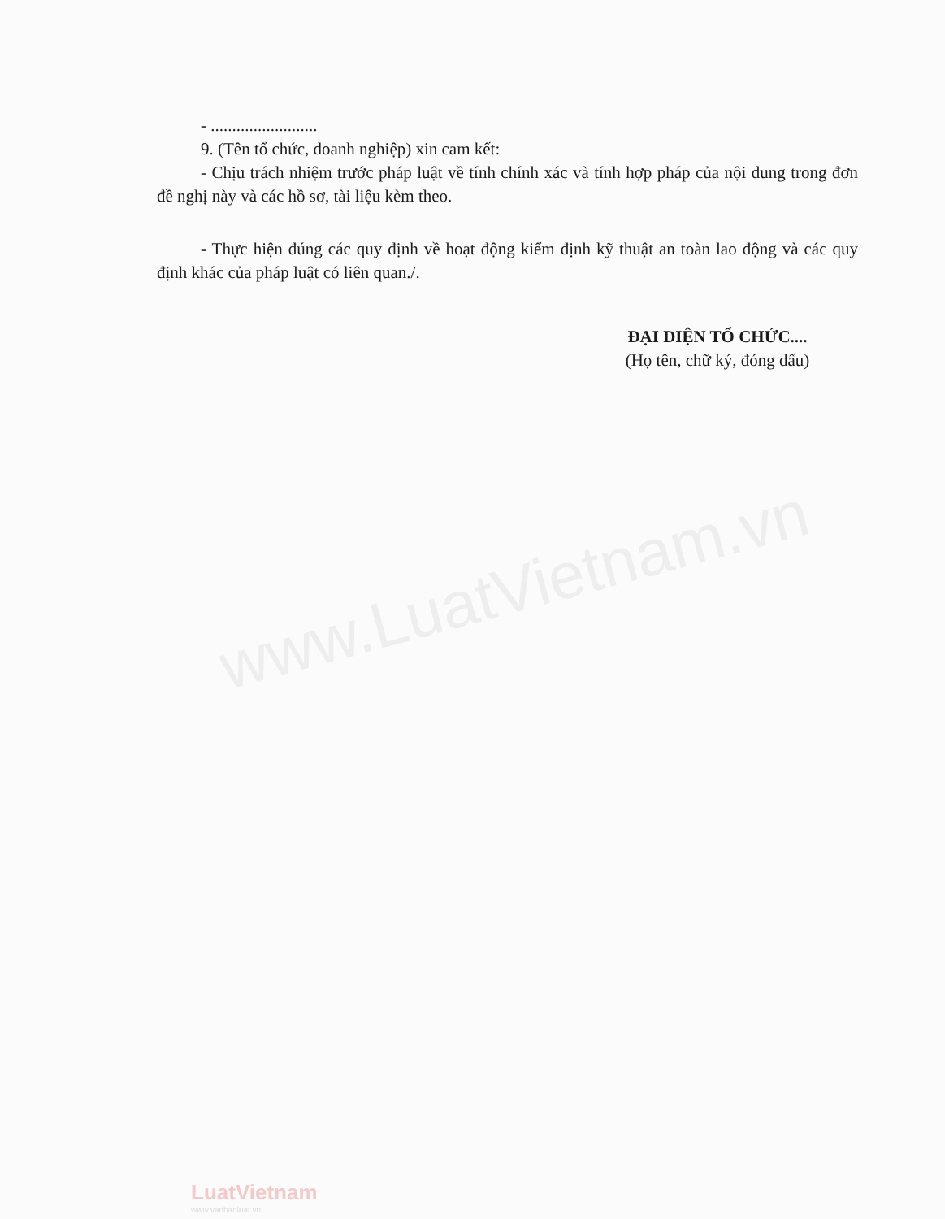www.LuatVietnam.vn
- .........................
9. (Tên tổ chức, doanh nghiệp) xin cam kết:
- Chịu trách nhiệm trước pháp luật về tính chính xác và tính hợp pháp của nội dung trong đơn đề nghị này và các hồ sơ, tài liệu kèm theo.
- Thực hiện đúng các quy định về hoạt động kiểm định kỹ thuật an toàn lao động và các quy định khác của pháp luật có liên quan./.
ĐẠI DIỆN TỔ CHỨC....
(Họ tên, chữ ký, đóng dấu)
LuatVietnam
www.vanbanluat.vn